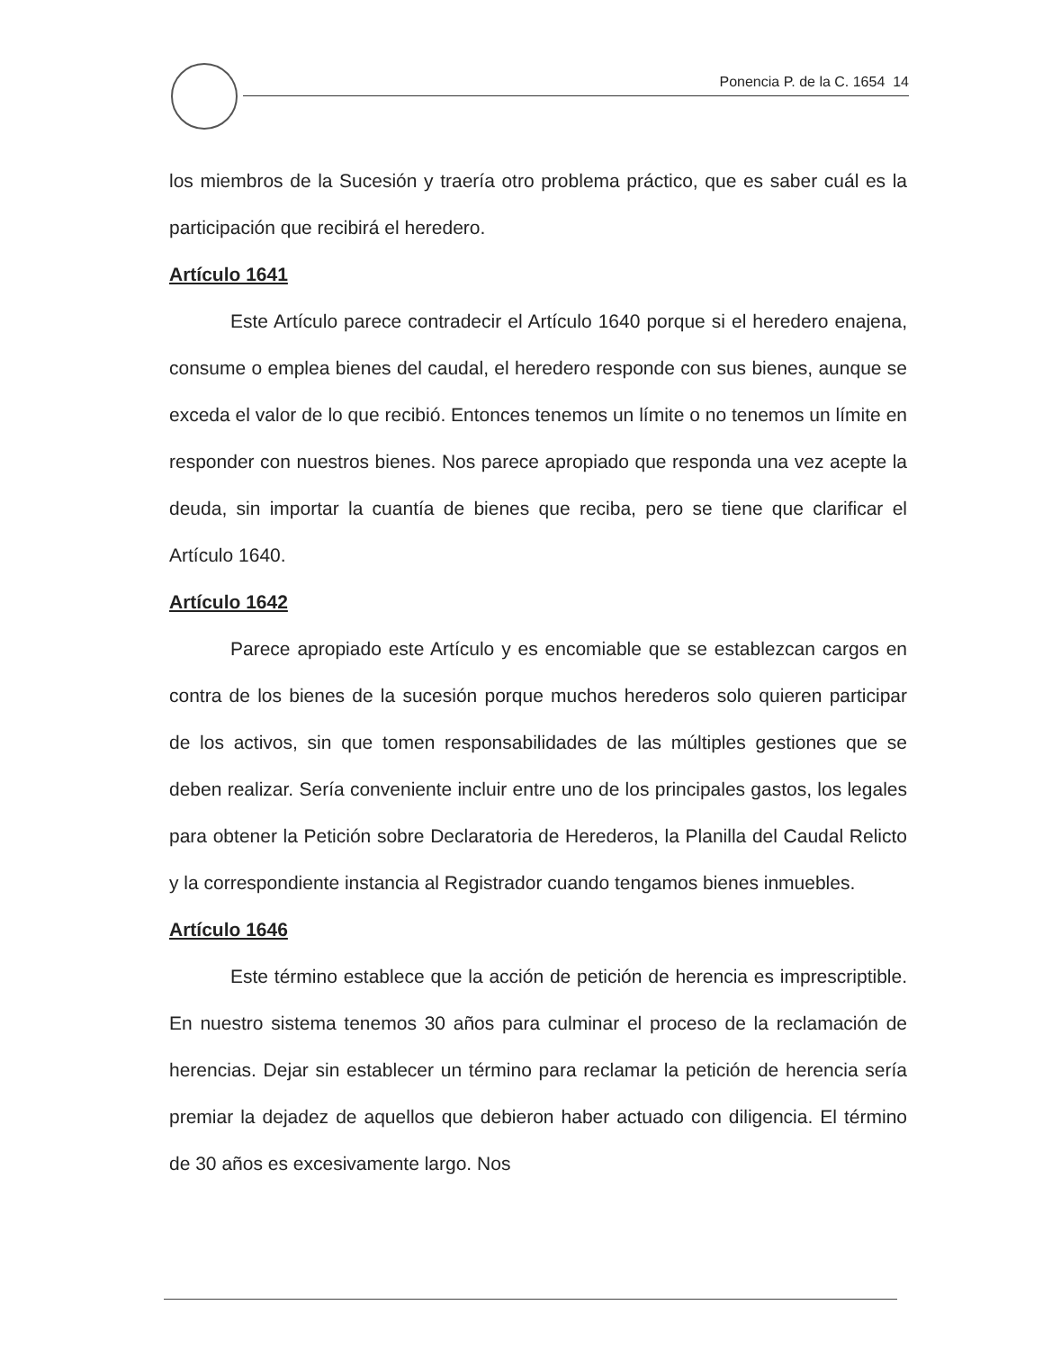Ponencia P. de la C. 1654 14
los miembros de la Sucesión y traería otro problema práctico, que es saber cuál es la participación que recibirá el heredero.
Artículo 1641
Este Artículo parece contradecir el Artículo 1640 porque si el heredero enajena, consume o emplea bienes del caudal, el heredero responde con sus bienes, aunque se exceda el valor de lo que recibió. Entonces tenemos un límite o no tenemos un límite en responder con nuestros bienes. Nos parece apropiado que responda una vez acepte la deuda, sin importar la cuantía de bienes que reciba, pero se tiene que clarificar el Artículo 1640.
Artículo 1642
Parece apropiado este Artículo y es encomiable que se establezcan cargos en contra de los bienes de la sucesión porque muchos herederos solo quieren participar de los activos, sin que tomen responsabilidades de las múltiples gestiones que se deben realizar. Sería conveniente incluir entre uno de los principales gastos, los legales para obtener la Petición sobre Declaratoria de Herederos, la Planilla del Caudal Relicto y la correspondiente instancia al Registrador cuando tengamos bienes inmuebles.
Artículo 1646
Este término establece que la acción de petición de herencia es imprescriptible. En nuestro sistema tenemos 30 años para culminar el proceso de la reclamación de herencias. Dejar sin establecer un término para reclamar la petición de herencia sería premiar la dejadez de aquellos que debieron haber actuado con diligencia. El término de 30 años es excesivamente largo. Nos